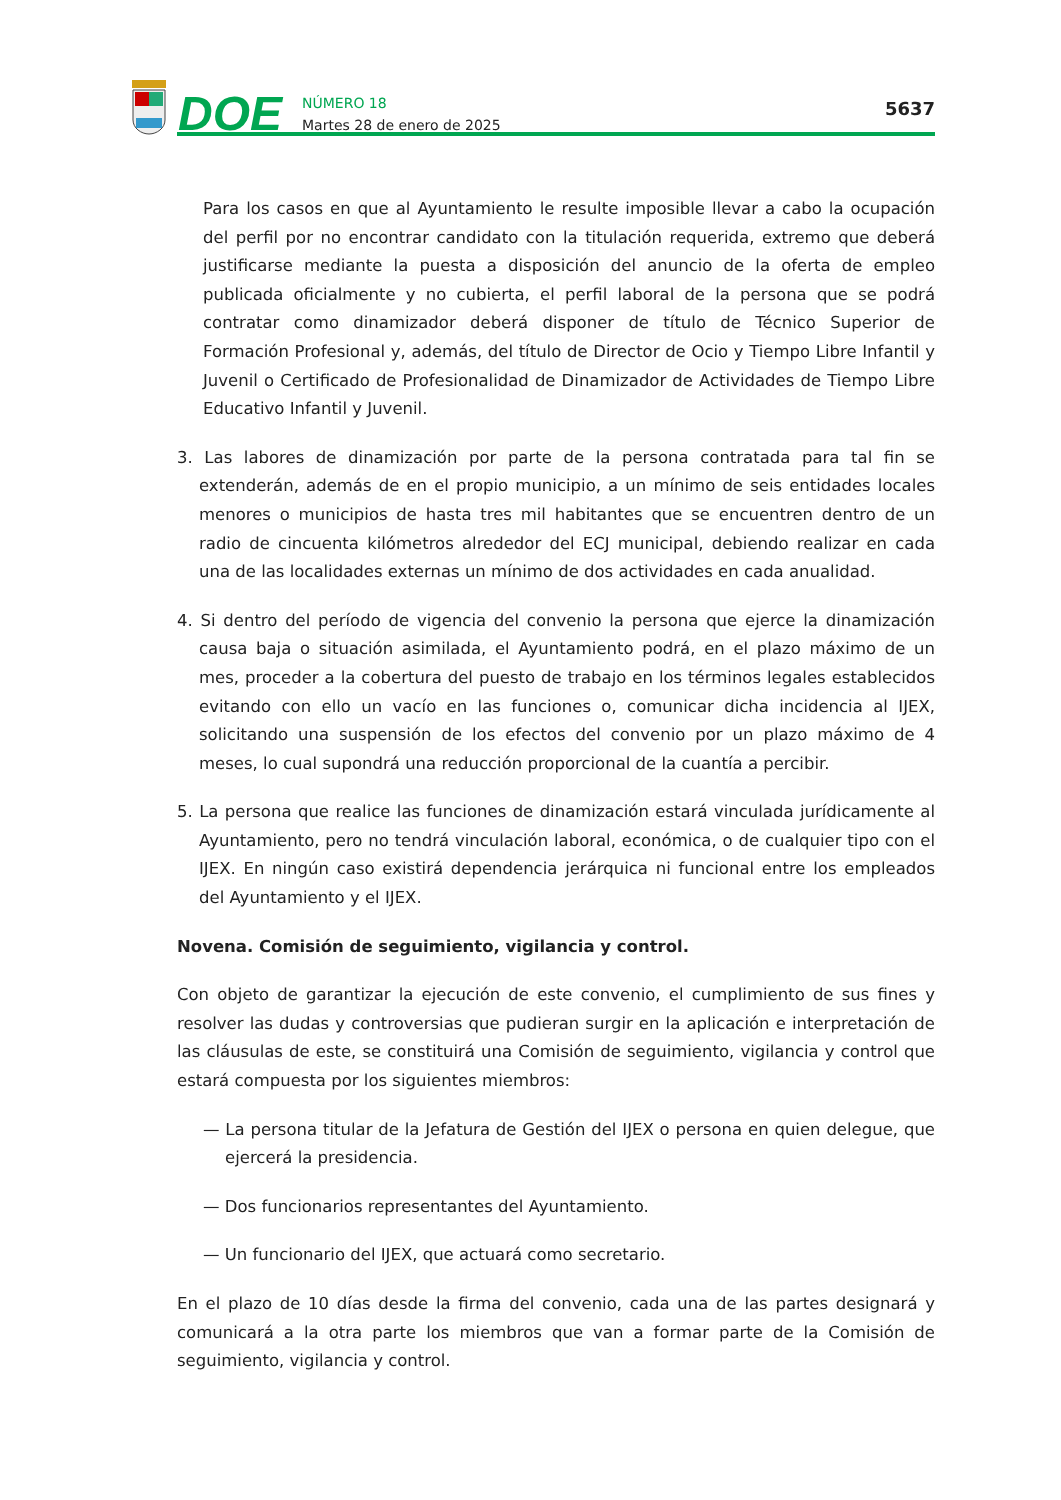DOE
NÚMERO 18
Martes 28 de enero de 2025
5637
Para los casos en que al Ayuntamiento le resulte imposible llevar a cabo la ocupación del perfil por no encontrar candidato con la titulación requerida, extremo que deberá justificarse mediante la puesta a disposición del anuncio de la oferta de empleo publicada oficialmente y no cubierta, el perfil laboral de la persona que se podrá contratar como dinamizador deberá disponer de título de Técnico Superior de Formación Profesional y, además, del título de Director de Ocio y Tiempo Libre Infantil y Juvenil o Certificado de Profesionalidad de Dinamizador de Actividades de Tiempo Libre Educativo Infantil y Juvenil.
3. Las labores de dinamización por parte de la persona contratada para tal fin se extenderán, además de en el propio municipio, a un mínimo de seis entidades locales menores o municipios de hasta tres mil habitantes que se encuentren dentro de un radio de cincuenta kilómetros alrededor del ECJ municipal, debiendo realizar en cada una de las localidades externas un mínimo de dos actividades en cada anualidad.
4. Si dentro del período de vigencia del convenio la persona que ejerce la dinamización causa baja o situación asimilada, el Ayuntamiento podrá, en el plazo máximo de un mes, proceder a la cobertura del puesto de trabajo en los términos legales establecidos evitando con ello un vacío en las funciones o, comunicar dicha incidencia al IJEX, solicitando una suspensión de los efectos del convenio por un plazo máximo de 4 meses, lo cual supondrá una reducción proporcional de la cuantía a percibir.
5. La persona que realice las funciones de dinamización estará vinculada jurídicamente al Ayuntamiento, pero no tendrá vinculación laboral, económica, o de cualquier tipo con el IJEX. En ningún caso existirá dependencia jerárquica ni funcional entre los empleados del Ayuntamiento y el IJEX.
Novena. Comisión de seguimiento, vigilancia y control.
Con objeto de garantizar la ejecución de este convenio, el cumplimiento de sus fines y resolver las dudas y controversias que pudieran surgir en la aplicación e interpretación de las cláusulas de este, se constituirá una Comisión de seguimiento, vigilancia y control que estará compuesta por los siguientes miembros:
— La persona titular de la Jefatura de Gestión del IJEX o persona en quien delegue, que ejercerá la presidencia.
— Dos funcionarios representantes del Ayuntamiento.
— Un funcionario del IJEX, que actuará como secretario.
En el plazo de 10 días desde la firma del convenio, cada una de las partes designará y comunicará a la otra parte los miembros que van a formar parte de la Comisión de seguimiento, vigilancia y control.